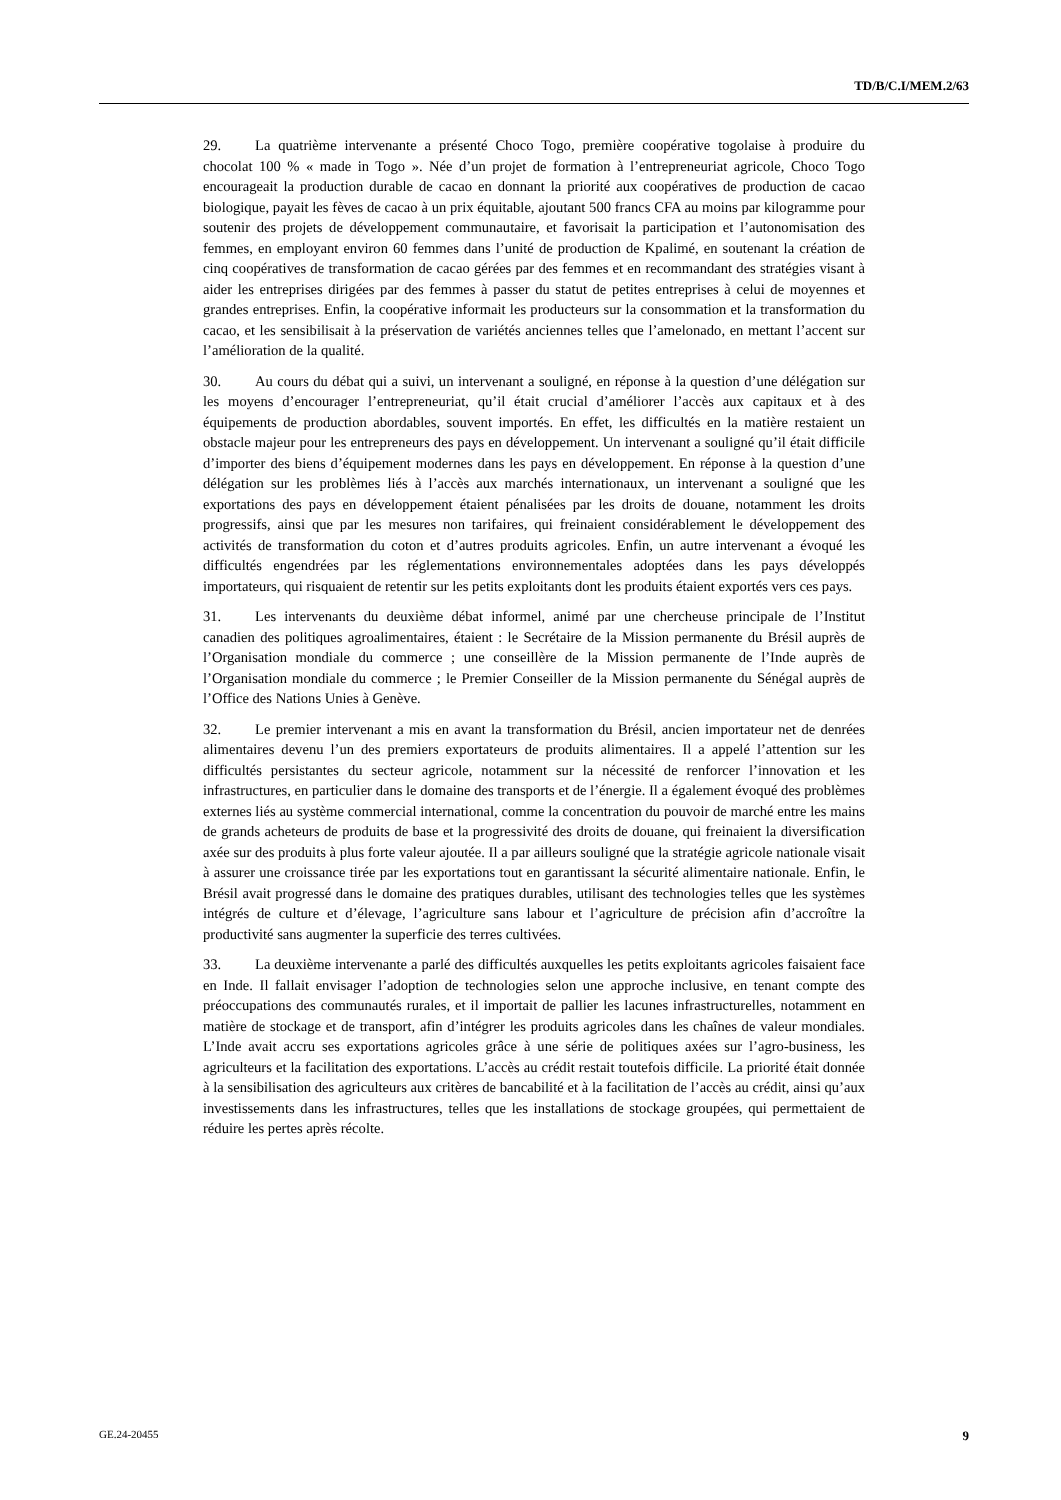TD/B/C.I/MEM.2/63
29. La quatrième intervenante a présenté Choco Togo, première coopérative togolaise à produire du chocolat 100 % « made in Togo ». Née d’un projet de formation à l’entrepreneuriat agricole, Choco Togo encourageait la production durable de cacao en donnant la priorité aux coopératives de production de cacao biologique, payait les fèves de cacao à un prix équitable, ajoutant 500 francs CFA au moins par kilogramme pour soutenir des projets de développement communautaire, et favorisait la participation et l’autonomisation des femmes, en employant environ 60 femmes dans l’unité de production de Kpalimé, en soutenant la création de cinq coopératives de transformation de cacao gérées par des femmes et en recommandant des stratégies visant à aider les entreprises dirigées par des femmes à passer du statut de petites entreprises à celui de moyennes et grandes entreprises. Enfin, la coopérative informait les producteurs sur la consommation et la transformation du cacao, et les sensibilisait à la préservation de variétés anciennes telles que l’amelonado, en mettant l’accent sur l’amélioration de la qualité.
30. Au cours du débat qui a suivi, un intervenant a souligné, en réponse à la question d’une délégation sur les moyens d’encourager l’entrepreneuriat, qu’il était crucial d’améliorer l’accès aux capitaux et à des équipements de production abordables, souvent importés. En effet, les difficultés en la matière restaient un obstacle majeur pour les entrepreneurs des pays en développement. Un intervenant a souligné qu’il était difficile d’importer des biens d’équipement modernes dans les pays en développement. En réponse à la question d’une délégation sur les problèmes liés à l’accès aux marchés internationaux, un intervenant a souligné que les exportations des pays en développement étaient pénalisées par les droits de douane, notamment les droits progressifs, ainsi que par les mesures non tarifaires, qui freinaient considérablement le développement des activités de transformation du coton et d’autres produits agricoles. Enfin, un autre intervenant a évoqué les difficultés engendrées par les réglementations environnementales adoptées dans les pays développés importateurs, qui risquaient de retentir sur les petits exploitants dont les produits étaient exportés vers ces pays.
31. Les intervenants du deuxième débat informel, animé par une chercheuse principale de l’Institut canadien des politiques agroalimentaires, étaient : le Secrétaire de la Mission permanente du Brésil auprès de l’Organisation mondiale du commerce ; une conseillère de la Mission permanente de l’Inde auprès de l’Organisation mondiale du commerce ; le Premier Conseiller de la Mission permanente du Sénégal auprès de l’Office des Nations Unies à Genève.
32. Le premier intervenant a mis en avant la transformation du Brésil, ancien importateur net de denrées alimentaires devenu l’un des premiers exportateurs de produits alimentaires. Il a appelé l’attention sur les difficultés persistantes du secteur agricole, notamment sur la nécessité de renforcer l’innovation et les infrastructures, en particulier dans le domaine des transports et de l’énergie. Il a également évoqué des problèmes externes liés au système commercial international, comme la concentration du pouvoir de marché entre les mains de grands acheteurs de produits de base et la progressivité des droits de douane, qui freinaient la diversification axée sur des produits à plus forte valeur ajoutée. Il a par ailleurs souligné que la stratégie agricole nationale visait à assurer une croissance tirée par les exportations tout en garantissant la sécurité alimentaire nationale. Enfin, le Brésil avait progressé dans le domaine des pratiques durables, utilisant des technologies telles que les systèmes intégrés de culture et d’élevage, l’agriculture sans labour et l’agriculture de précision afin d’accroître la productivité sans augmenter la superficie des terres cultivées.
33. La deuxième intervenante a parlé des difficultés auxquelles les petits exploitants agricoles faisaient face en Inde. Il fallait envisager l’adoption de technologies selon une approche inclusive, en tenant compte des préoccupations des communautés rurales, et il importait de pallier les lacunes infrastructurelles, notamment en matière de stockage et de transport, afin d’intégrer les produits agricoles dans les chaînes de valeur mondiales. L’Inde avait accru ses exportations agricoles grâce à une série de politiques axées sur l’agro-business, les agriculteurs et la facilitation des exportations. L’accès au crédit restait toutefois difficile. La priorité était donnée à la sensibilisation des agriculteurs aux critères de bancabilité et à la facilitation de l’accès au crédit, ainsi qu’aux investissements dans les infrastructures, telles que les installations de stockage groupées, qui permettaient de réduire les pertes après récolte.
GE.24-20455 9